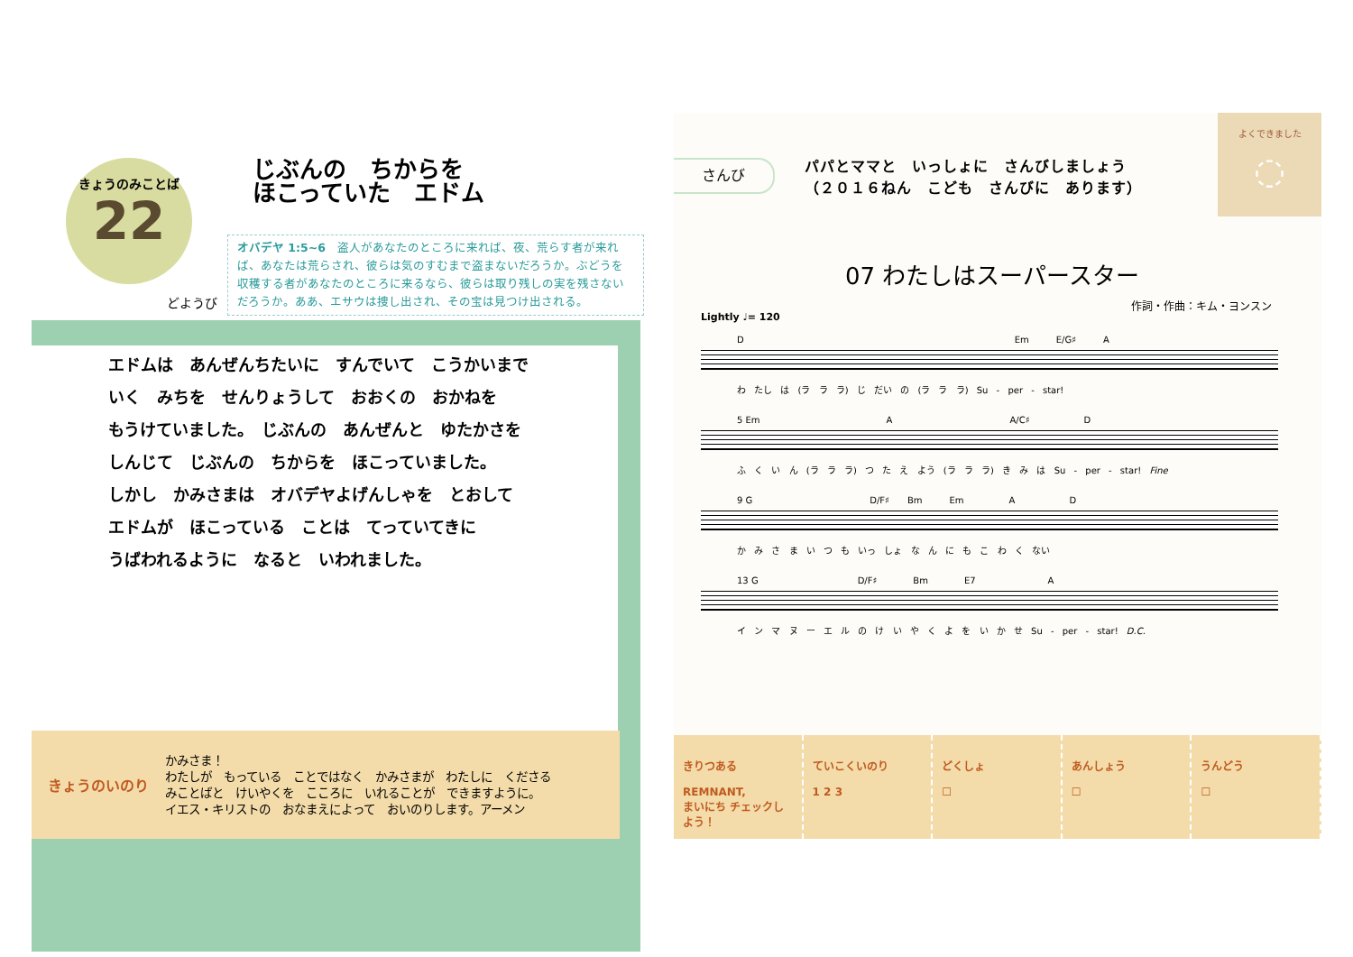きょうのみことば
22
じぶんの　ちからを
ほこっていた　エドム
どようび
オバデヤ 1:5~6　盗人があなたのところに来れば、夜、荒らす者が来れば、あなたは荒らされ、彼らは気のすむまで盗まないだろうか。ぶどうを収穫する者があなたのところに来るなら、彼らは取り残しの実を残さないだろうか。ああ、エサウは捜し出され、その宝は見つけ出される。
エドムは　あんぜんちたいに　すんでいて　こうかいまで
いく　みちを　せんりょうして　おおくの　おかねを
もうけていました。　じぶんの　あんぜんと　ゆたかさを
しんじて　じぶんの　ちからを　ほこっていました。
しかし　かみさまは　オバデヤよげんしゃを　とおして
エドムが　ほこっている　ことは　てっていてきに
うばわれるように　なると　いわれました。
きょうのいのり
かみさま！
わたしが　もっている　ことではなく　かみさまが　わたしに　くださる
みことばと　けいやくを　こころに　いれることが　できますように。
イエス・キリストの　おなまえによって　おいのりします。アーメン
さんび
パパとママと　いっしょに　さんびしましょう
（２０１６ねん　こども　さんびに　あります）
よくできました
◌
07 わたしはスーパースター
作詞・作曲：キム・ヨンスン
Lightly ♩= 120
D　　　　　　　　　　　　　　　　　　　　　　　　　　　　　　Em　　　E/G♯　　　A
わ たし は (ラ ラ ラ) じ だい の (ラ ラ ラ) Su - per - star!
5 Em　　　　　　　　　　　　　　A　　　　　　　　　　　　　A/C♯　　　　　　D
ふ く い ん (ラ ラ ラ) つ た え よう (ラ ラ ラ) き み は Su - per - star! Fine
9 G　　　　　　　　　　　　　D/F♯　　Bm　　　Em　　　　　A　　　　　　D
か み さ ま い つ も いっ しょ な ん に も こ わ く ない
13 G　　　　　　　　　　　D/F♯　　　　Bm　　　　E7　　　　　　　　A
イ ン マ ヌ ー エ ル の け い や く よ を い か せ Su - per - star! D.C.
きりつある
REMNANT,
まいにち チェックしよう！
ていこくいのり
1 2 3
どくしょ
☐
あんしょう
☐
うんどう
☐